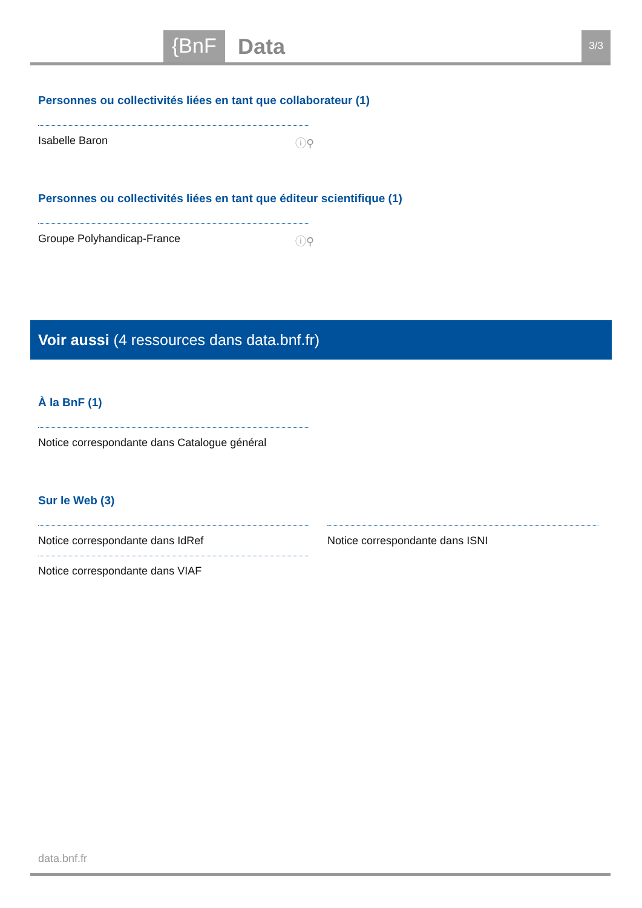{BnF Data 3/3
Personnes ou collectivités liées en tant que collaborateur (1)
Isabelle Baron ⓘ⚲
Personnes ou collectivités liées en tant que éditeur scientifique (1)
Groupe Polyhandicap-France ⓘ⚲
Voir aussi (4 ressources dans data.bnf.fr)
À la BnF (1)
Notice correspondante dans Catalogue général
Sur le Web (3)
Notice correspondante dans IdRef
Notice correspondante dans VIAF
Notice correspondante dans ISNI
data.bnf.fr